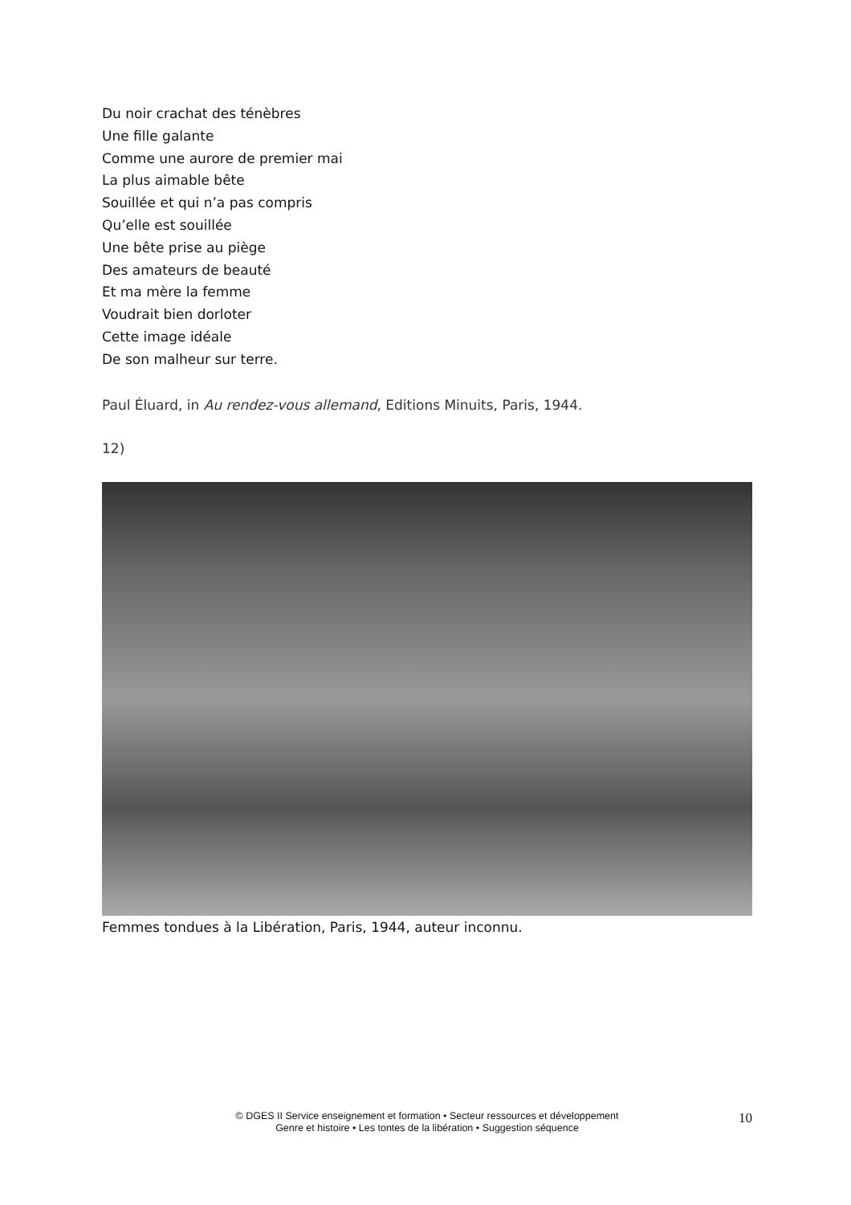Du noir crachat des ténèbres
Une fille galante
Comme une aurore de premier mai
La plus aimable bête
Souillée et qui n’a pas compris
Qu’elle est souillée
Une bête prise au piège
Des amateurs de beauté
Et ma mère la femme
Voudrait bien dorloter
Cette image idéale
De son malheur sur terre.
Paul Éluard, in Au rendez-vous allemand, Editions Minuits, Paris, 1944.
12)
Femmes tondues à la Libération, Paris, 1944, auteur inconnu.
© DGES II Service enseignement et formation • Secteur ressources et développement
Genre et histoire • Les tontes de la libération • Suggestion séquence
10